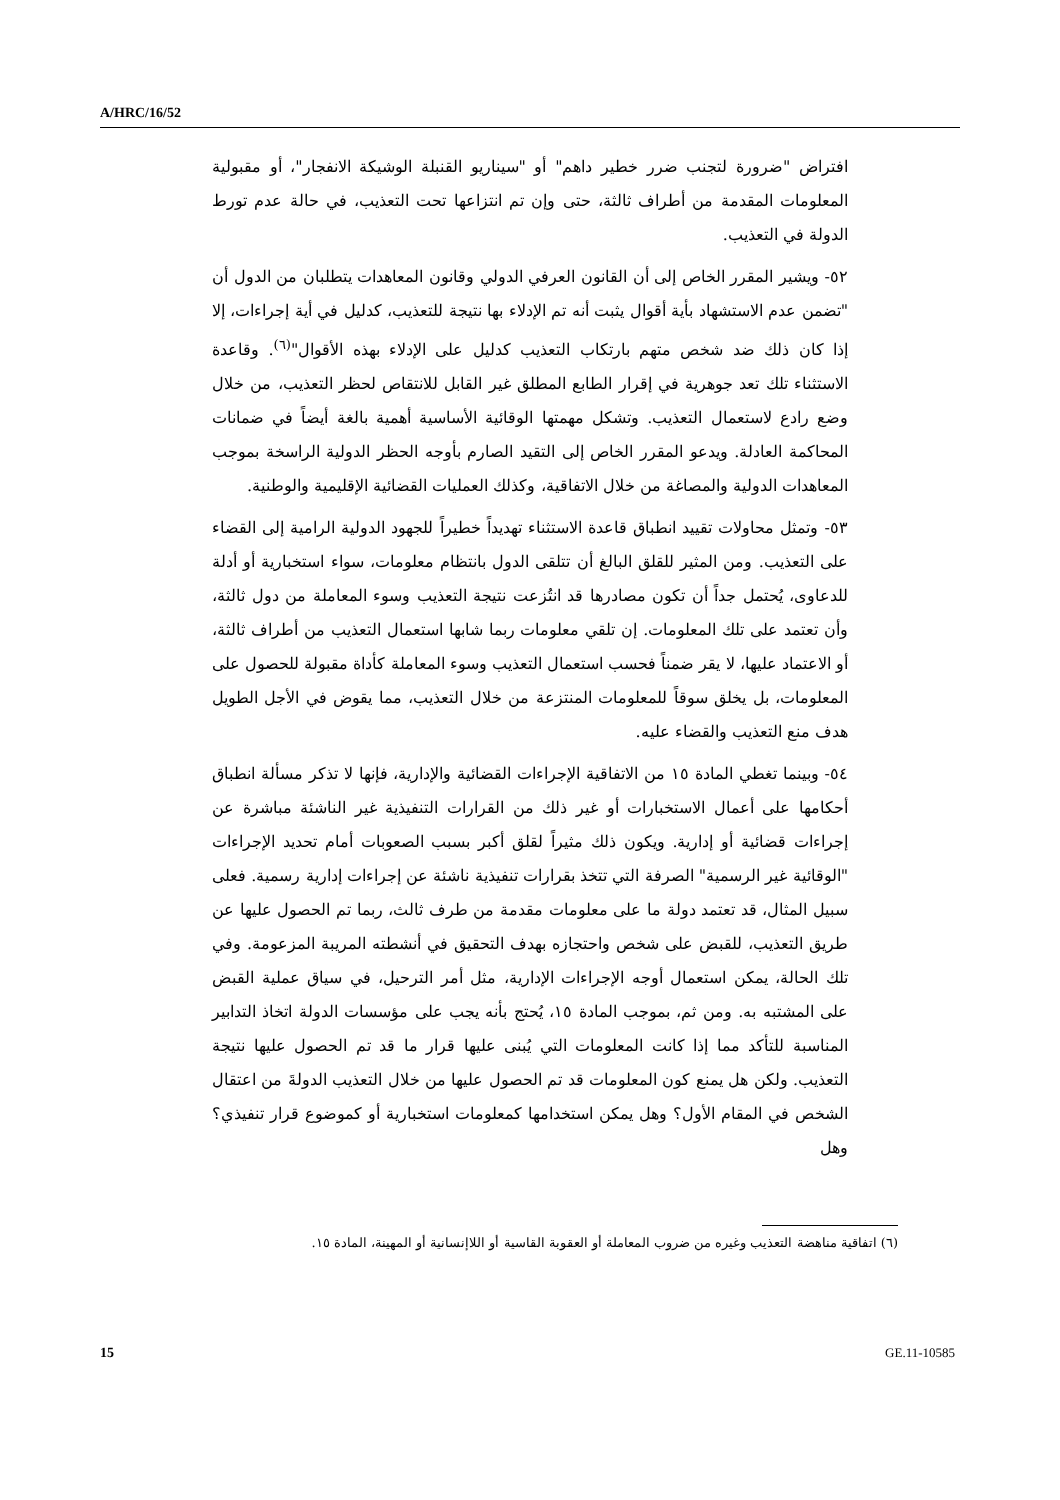A/HRC/16/52
افتراض "ضرورة لتجنب ضرر خطير داهم" أو "سيناريو القنبلة الوشيكة الانفجار"، أو مقبولية المعلومات المقدمة من أطراف ثالثة، حتى وإن تم انتزاعها تحت التعذيب، في حالة عدم تورط الدولة في التعذيب.
٥٢- ويشير المقرر الخاص إلى أن القانون العرفي الدولي وقانون المعاهدات يتطلبان من الدول أن "تضمن عدم الاستشهاد بأية أقوال يثبت أنه تم الإدلاء بها نتيجة للتعذيب، كدليل في أية إجراءات، إلا إذا كان ذلك ضد شخص متهم بارتكاب التعذيب كدليل على الإدلاء بهذه الأقوال"<sup>(٦)</sup>. وقاعدة الاستثناء تلك تعد جوهرية في إقرار الطابع المطلق غير القابل للانتقاص لحظر التعذيب، من خلال وضع رادع لاستعمال التعذيب. وتشكل مهمتها الوقائية الأساسية أهمية بالغة أيضاً في ضمانات المحاكمة العادلة. ويدعو المقرر الخاص إلى التقيد الصارم بأوجه الحظر الدولية الراسخة بموجب المعاهدات الدولية والمصاغة من خلال الاتفاقية، وكذلك العمليات القضائية الإقليمية والوطنية.
٥٣- وتمثل محاولات تقييد انطباق قاعدة الاستثناء تهديداً خطيراً للجهود الدولية الرامية إلى القضاء على التعذيب. ومن المثير للقلق البالغ أن تتلقى الدول بانتظام معلومات، سواء استخبارية أو أدلة للدعاوى، يُحتمل جداً أن تكون مصادرها قد انتُزعت نتيجة التعذيب وسوء المعاملة من دول ثالثة، وأن تعتمد على تلك المعلومات. إن تلقي معلومات ربما شابها استعمال التعذيب من أطراف ثالثة، أو الاعتماد عليها، لا يقر ضمناً فحسب استعمال التعذيب وسوء المعاملة كأداة مقبولة للحصول على المعلومات، بل يخلق سوقاً للمعلومات المنتزعة من خلال التعذيب، مما يقوض في الأجل الطويل هدف منع التعذيب والقضاء عليه.
٥٤- وبينما تغطي المادة ١٥ من الاتفاقية الإجراءات القضائية والإدارية، فإنها لا تذكر مسألة انطباق أحكامها على أعمال الاستخبارات أو غير ذلك من القرارات التنفيذية غير الناشئة مباشرة عن إجراءات قضائية أو إدارية. ويكون ذلك مثيراً لقلق أكبر بسبب الصعوبات أمام تحديد الإجراءات "الوقائية غير الرسمية" الصرفة التي تتخذ بقرارات تنفيذية ناشئة عن إجراءات إدارية رسمية. فعلى سبيل المثال، قد تعتمد دولة ما على معلومات مقدمة من طرف ثالث، ربما تم الحصول عليها عن طريق التعذيب، للقبض على شخص واحتجازه بهدف التحقيق في أنشطته المريبة المزعومة. وفي تلك الحالة، يمكن استعمال أوجه الإجراءات الإدارية، مثل أمر الترحيل، في سياق عملية القبض على المشتبه به. ومن ثم، بموجب المادة ١٥، يُحتج بأنه يجب على مؤسسات الدولة اتخاذ التدابير المناسبة للتأكد مما إذا كانت المعلومات التي يُبنى عليها قرار ما قد تم الحصول عليها نتيجة التعذيب. ولكن هل يمنع كون المعلومات قد تم الحصول عليها من خلال التعذيب الدولةَ من اعتقال الشخص في المقام الأول؟ وهل يمكن استخدامها كمعلومات استخبارية أو كموضوع قرار تنفيذي؟ وهل
(٦) اتفاقية مناهضة التعذيب وغيره من ضروب المعاملة أو العقوبة القاسية أو اللاإنسانية أو المهينة، المادة ١٥.
15 GE.11-10585